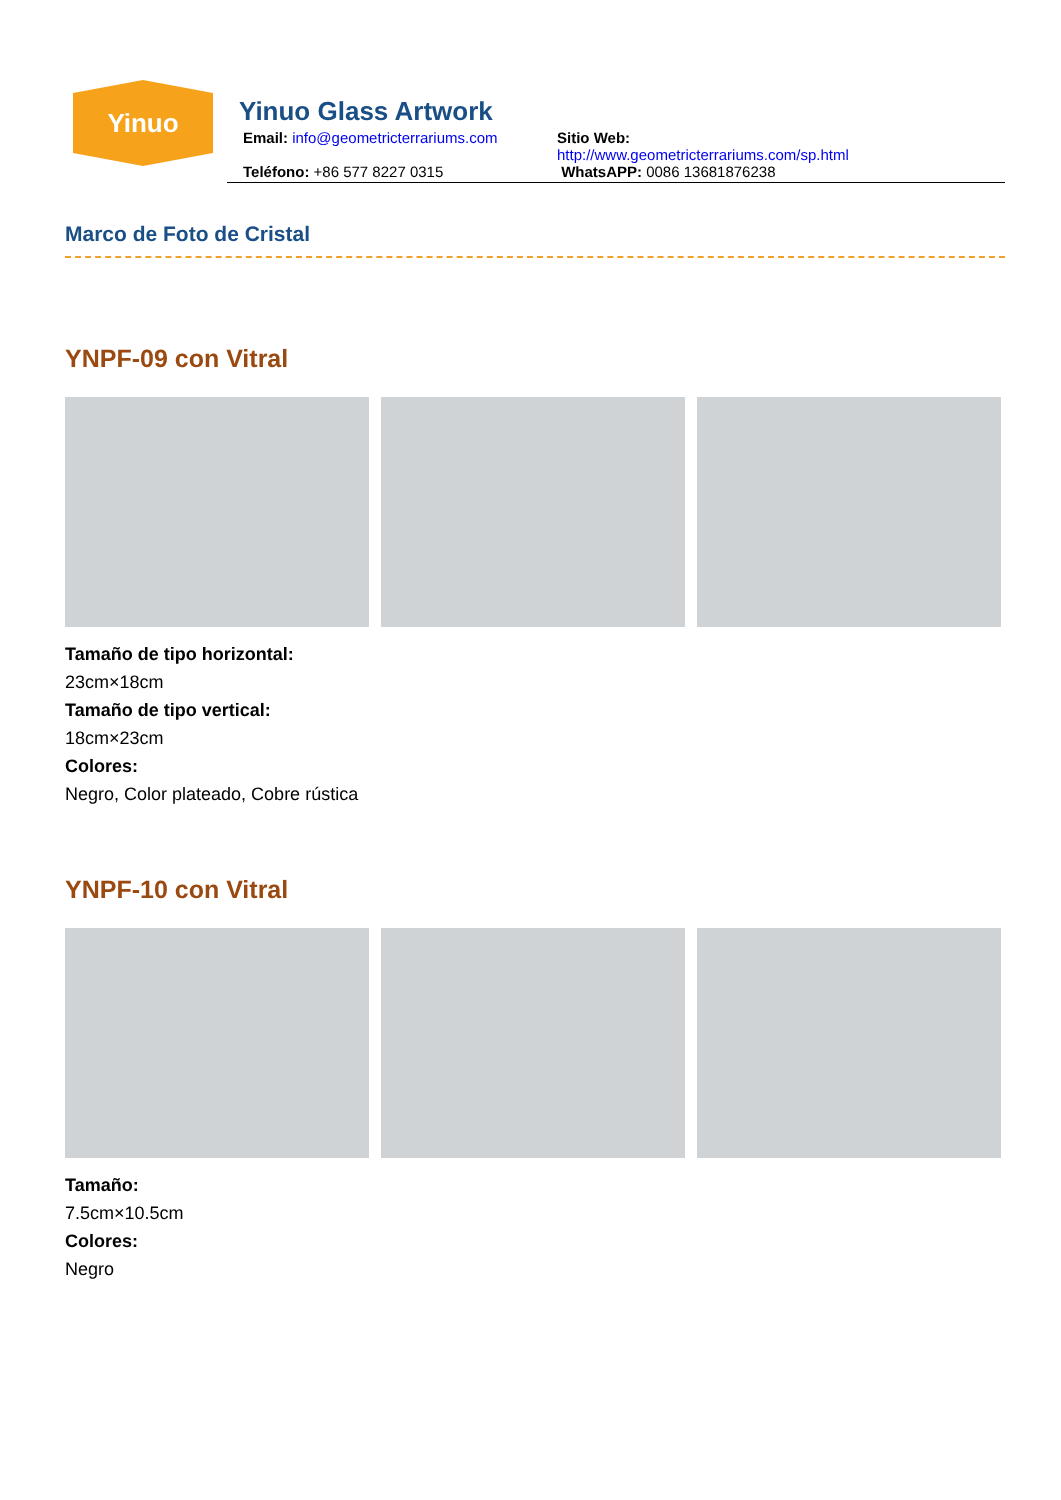Yinuo
Yinuo Glass Artwork
Email: info@geometricterrariums.com
Sitio Web: http://www.geometricterrariums.com/sp.html
Teléfono: +86 577 8227 0315 WhatsAPP: 0086 13681876238
Marco de Foto de Cristal
YNPF-09 con Vitral
Tamaño de tipo horizontal:
23cm×18cm
Tamaño de tipo vertical:
18cm×23cm
Colores:
Negro, Color plateado, Cobre rústica
YNPF-10 con Vitral
Tamaño:
7.5cm×10.5cm
Colores:
Negro